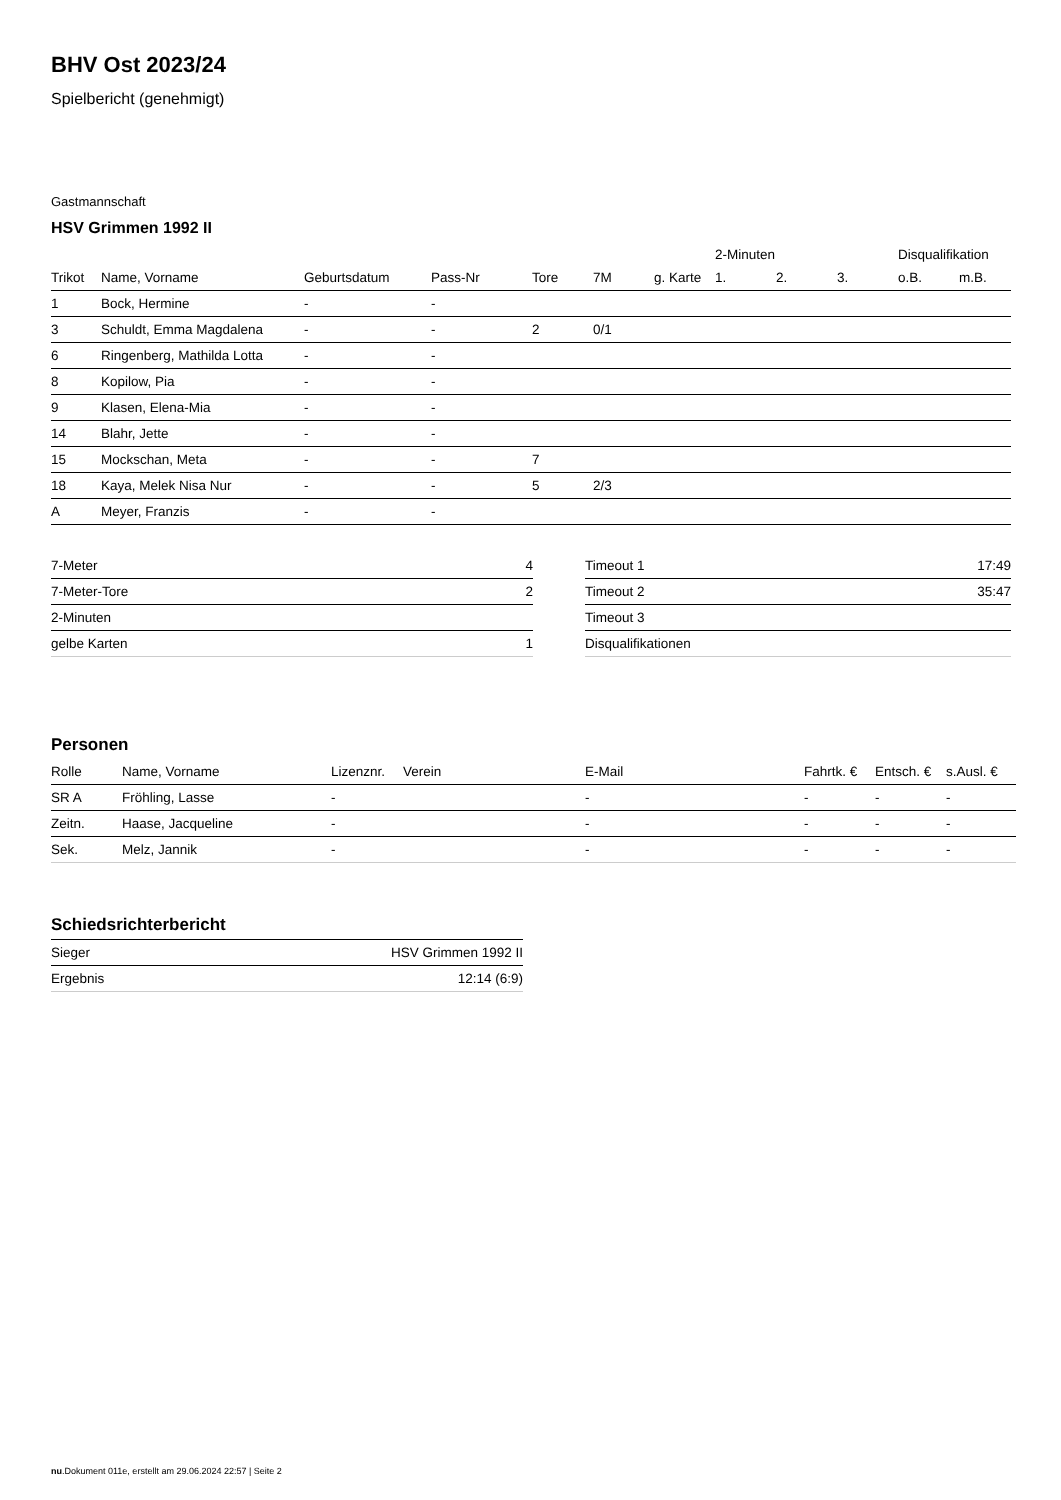BHV Ost 2023/24
Spielbericht (genehmigt)
Gastmannschaft
HSV Grimmen 1992 II
| | | | | | | | 2-Minuten | | | Disqualifikation | |
| --- | --- | --- | --- | --- | --- | --- | --- | --- | --- | --- | --- |
| Trikot | Name, Vorname | Geburtsdatum | Pass-Nr | Tore | 7M | g. Karte | 1. | 2. | 3. | o.B. | m.B. |
| 1 | Bock, Hermine | - | - | | | | | | | | |
| 3 | Schuldt, Emma Magdalena | - | - | 2 | 0/1 | | | | | | |
| 6 | Ringenberg, Mathilda Lotta | - | - | | | | | | | | |
| 8 | Kopilow, Pia | - | - | | | | | | | | |
| 9 | Klasen, Elena-Mia | - | - | | | | | | | | |
| 14 | Blahr, Jette | - | - | | | | | | | | |
| 15 | Mockschan, Meta | - | - | 7 | | | | | | | |
| 18 | Kaya, Melek Nisa Nur | - | - | 5 | 2/3 | | | | | | |
| A | Meyer, Franzis | - | - | | | | | | | | |
| 7-Meter | 4 |
| 7-Meter-Tore | 2 |
| 2-Minuten | |
| gelbe Karten | 1 |
| Timeout 1 | 17:49 |
| Timeout 2 | 35:47 |
| Timeout 3 | |
| Disqualifikationen | |
Personen
| Rolle | Name, Vorname | Lizenznr. | Verein | E-Mail | Fahrtk. € | Entsch. € | s.Ausl. € |
| --- | --- | --- | --- | --- | --- | --- | --- |
| SR A | Fröhling, Lasse | - | | - | - | - | - |
| Zeitn. | Haase, Jacqueline | - | | - | - | - | - |
| Sek. | Melz, Jannik | - | | - | - | - | - |
Schiedsrichterbericht
| Sieger | HSV Grimmen 1992 II |
| Ergebnis | 12:14 (6:9) |
nu.Dokument 011e, erstellt am 29.06.2024 22:57 | Seite 2